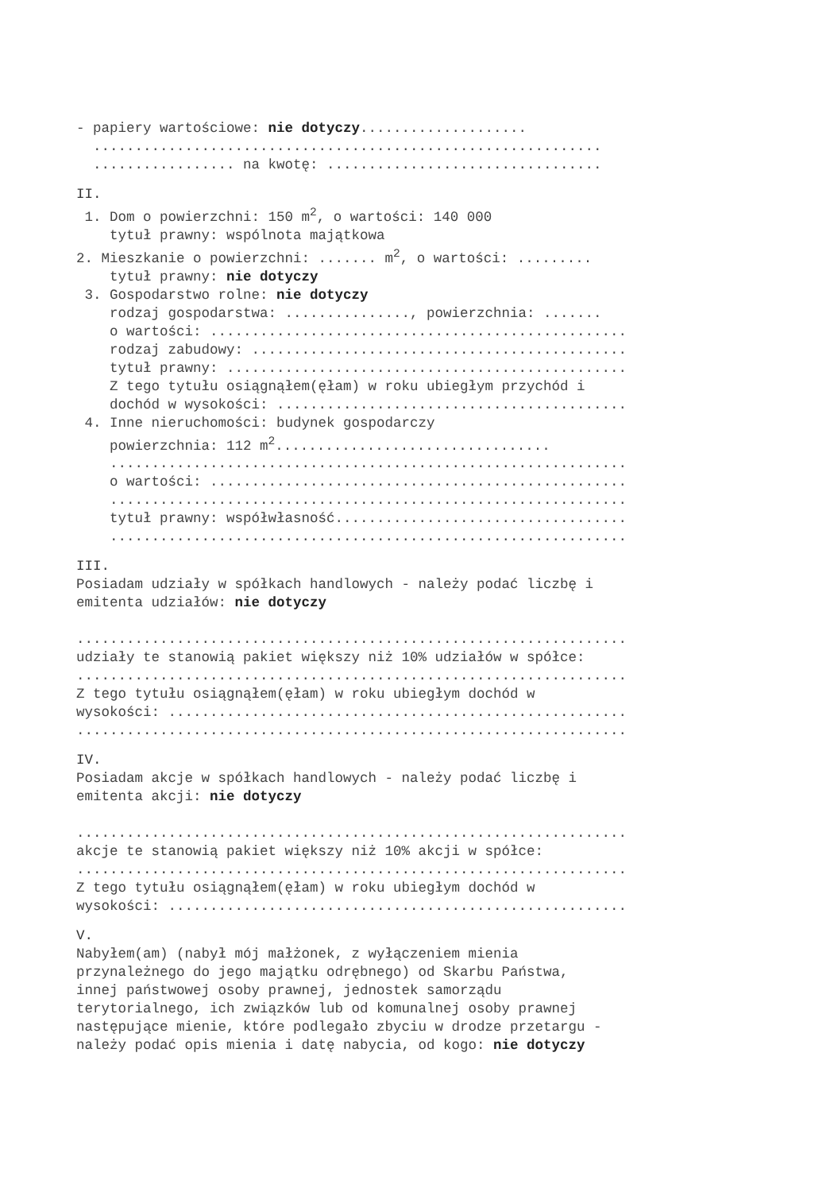- papiery wartościowe: nie dotyczy.................... ............................................................. ................. na kwotę: .................................
II.
1. Dom o powierzchni: 150 m<sup>2</sup>, o wartości: 140 000 tytuł prawny: wspólnota majątkowa 2. Mieszkanie o powierzchni: ....... m<sup>2</sup>, o wartości: ......... tytuł prawny: nie dotyczy 3. Gospodarstwo rolne: nie dotyczy rodzaj gospodarstwa: ..............., powierzchnia: ....... o wartości: .................................................. rodzaj zabudowy: ............................................. tytuł prawny: ................................................ Z tego tytułu osiągnąłem(ęłam) w roku ubiegłym przychód i dochód w wysokości: .......................................... 4. Inne nieruchomości: budynek gospodarczy powierzchnia: 112 m<sup>2</sup>................................. .............................................................. o wartości: .................................................. .............................................................. tytuł prawny: współwłasność................................... ..............................................................
III.
Posiadam udziały w spółkach handlowych - należy podać liczbę i emitenta udziałów: nie dotyczy .................................................................. udziały te stanowią pakiet większy niż 10% udziałów w spółce: .................................................................. Z tego tytułu osiągnąłem(ęłam) w roku ubiegłym dochód w wysokości: ....................................................... ..................................................................
IV.
Posiadam akcje w spółkach handlowych - należy podać liczbę i emitenta akcji: nie dotyczy .................................................................. akcje te stanowią pakiet większy niż 10% akcji w spółce: .................................................................. Z tego tytułu osiągnąłem(ęłam) w roku ubiegłym dochód w wysokości: .......................................................
V.
Nabyłem(am) (nabył mój małżonek, z wyłączeniem mienia przynależnego do jego majątku odrębnego) od Skarbu Państwa, innej państwowej osoby prawnej, jednostek samorządu terytorialnego, ich związków lub od komunalnej osoby prawnej następujące mienie, które podlegało zbyciu w drodze przetargu - należy podać opis mienia i datę nabycia, od kogo: nie dotyczy